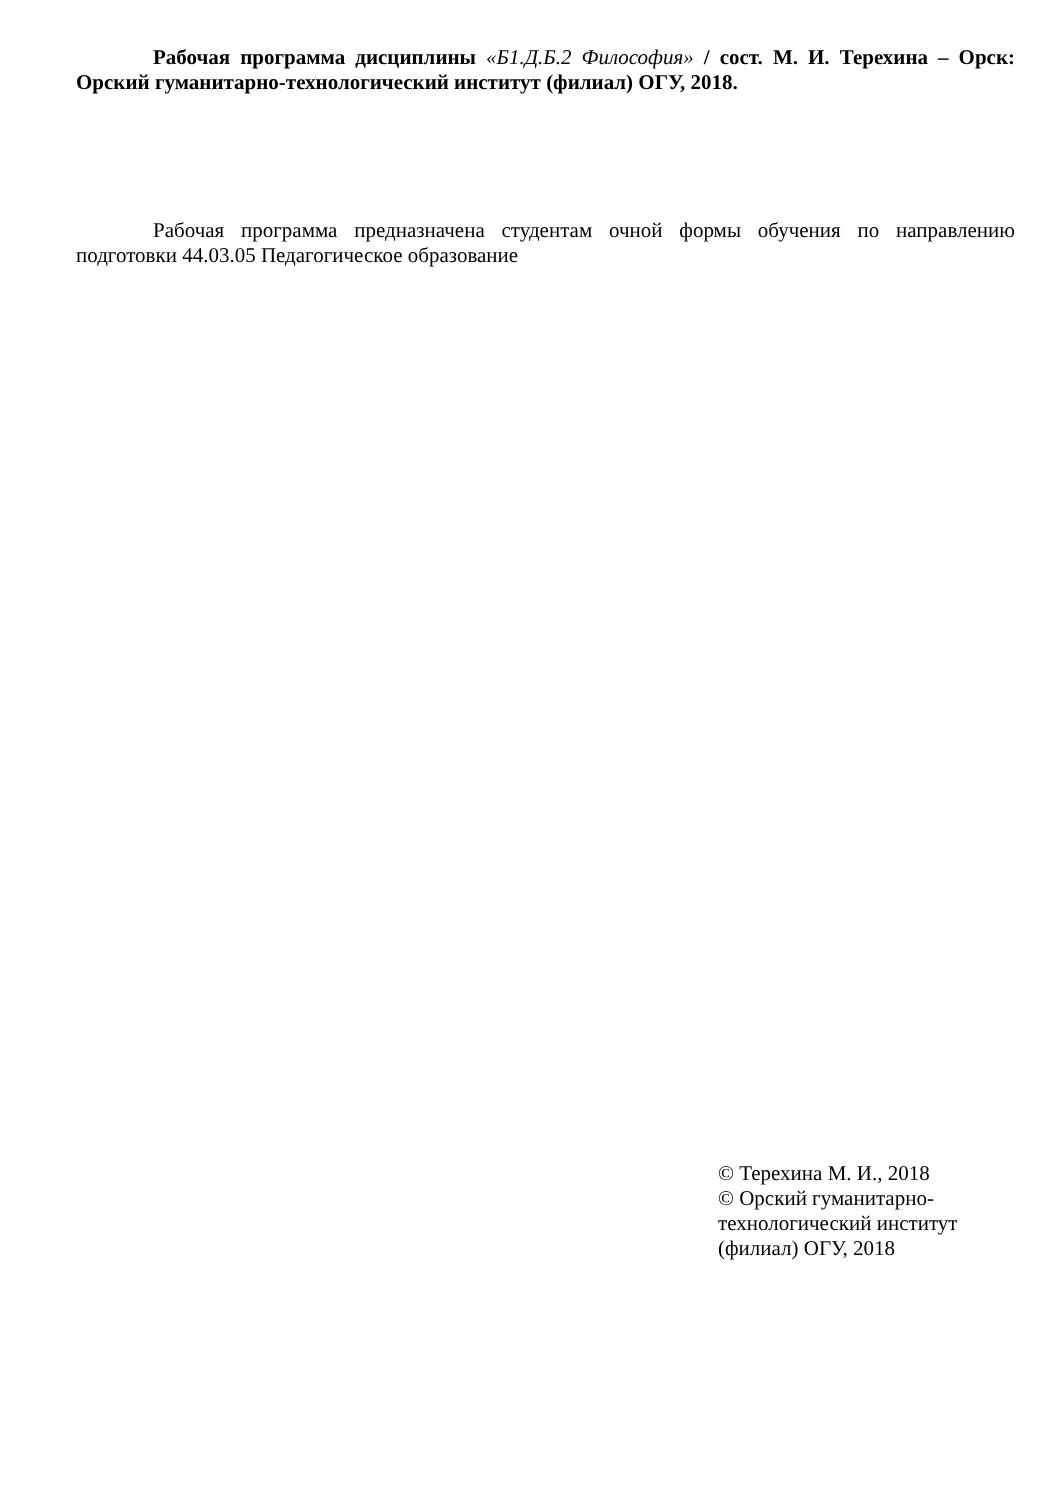Рабочая программа дисциплины «Б1.Д.Б.2 Философия» / сост. М. И. Терехина – Орск: Орский гуманитарно-технологический институт (филиал) ОГУ, 2018.
Рабочая программа предназначена студентам очной формы обучения по направлению подготовки 44.03.05 Педагогическое образование
© Терехина М. И., 2018
© Орский гуманитарно-технологический институт (филиал) ОГУ, 2018